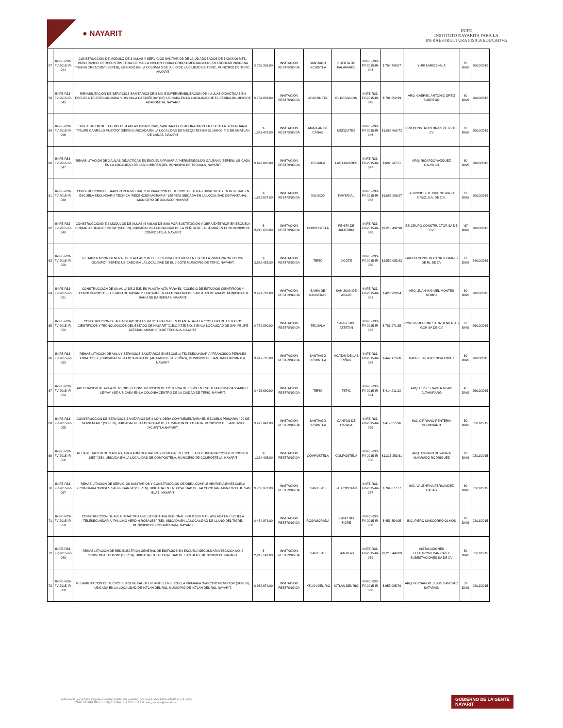● NAYARIT
INIFE
INSTITUTO NAYARITA PARA LA
INFRAESTRUCTURA FÍSICA EDUCATIVA
| 57 | INIFE-R33-FV-2015-IR-044 | CONSTRUCCION DE MODULO DE 3 AULAS Y SERVICIOS SANITARIOS DE 12 UD ADOSADOS DE 6.00X8.00 MTS., PATIO CIVICO, CERCO PERIMETRAL DE MALLA CICLON Y OBRA COMPLEMENTARIA EN PREESCOLAR INDIGENA "NUEVA CREACION" (SEPEN), UBICADO EN LA COLONIA 3 DE JULIO DE LA CIUDAD DE TEPIC, MUNICIPIO DE TEPIC, NAYARIT | $ 766,396.00 | INVITACION RESTRINGIDA | SANTIAGO IXCUINTLA | PUERTA DE PALAPARES | INIFE-R33-FV-2015-IR-044 | $ 764,798.57 | YURI LARIOS NILA | 65 DIAS | 20/10/2015 |
| 58 | INIFE-R33-FV-2015-IR-045 | REHABILITACION DE SERVICIOS SANITARIOS DE 8 UD. E IMPERMEABILIZACION DE 4 AULAS DIDACTICAS EN ESCUELA TELESECUNDARIA "LUIS VILLA CASTAÑEDA" (SE) UBICADA EN LA LOCALIDAD DE EL RESBALON MPIO DE ACAPONETA, NAYARIT | $ 784,882.00 | INVITACION RESTRINGIDA | ACAPONETA | EL RESBALON | INIFE-R33-FV-2015-IR-045 | $ 781,652.29 | ARQ. GABRIEL ANTONIO ORTIZ BORREGO | 60 DIAS | 20/10/2015 |
| 59 | INIFE-R33-FV-2015-IR-046 | SUSTITUCION DE TECHOS DE 4 AULAS DIDACTICAS, SANITARIOS Y LABORATORIO EN ESCUELA SECUNDARIA "FELIPE CARRILLO PUERTO" (SEPEN) UBICADA EN LA LOCALIDAD DE MEZQUITES EN EL MUNICIPIO DE AMATLAN DE CAÑAS, NAYARIT | $ 1,871,473.00 | INVITACION RESTRINGIDA | AMATLAN DE CAÑAS | MEZQUITES | INIFE-R33-FV-2015-IR-046 | $1,868,690.72 | PRR CONSTRUCTORA S DE RL DE CV | 67 DIAS | 20/10/2015 |
| 60 | INIFE-R33-FV-2015-IR-047 | REHABILITACION DE 2 AULAS DIDACTICAS EN ESCUELA PRIMARIA "HERMENEGILDO GALEANA (SEPEN), UBICADA EN LA LOCALIDAD DE LAS LUMBRES DEL MUNICIPIO DE TECUALA, NAYARIT | $ 692,895.00 | INVITACION RESTRINGIDA | TECUALA | LAS LUMBRES | INIFE-R33-FV-2015-IR-047 | $ 692,747.51 | ARQ. RICARDO VAZQUEZ CALVILLO | 60 DIAS | 20/10/2015 |
| 61 | INIFE-R33-FV-2015-IR-048 | CONSTRUCCION DE BARDEO PERIMETRAL Y REPARACION DE TECHOS DE AULAS DIDACTICAS EN GENERAL EN ESCUELA SECUNDARIA TECNICA "REDENCION AGRARIA " (SEPEN) UBICADA EN LA LOCALIDAD DE PANTANAL MUNICIPIO DE XALISCO, NAYARIT | $ 1,682,697.00 | INVITACION RESTRINGIDA | XALISCO | PANTANAL | INIFE-R33-FV-2015-IR-048 | $1,682,206.97 | SERVICIOS DE INGENIERIA LA CRUZ, S.A. DE C.V. | 67 DIAS | 20/10/2015 |
| 62 | INIFE-R33-FV-2015-IR-049 | CONSTRUCCIOND E 2 MODULOS DE AULAS (6 AULAS DE 6X6) POR SUSTITUCION Y OBRA EXTERIOR EN ESCUELA PRIMARIA " JUAN ESCUTIA" (SEPEN), UBICADA ENLA LOCALIDAD DE LA PEÑITA DE JALTEMBA EN EL MUNICIPIO DE COMPOSTELA, NAYARIT | $ 2,215,670.00 | INVITACION RESTRINGIDA | COMPOSTELA | PEÑITA DE JALTEMBA | INIFE-R33-FV-2015-IR-049 | $2,210,432.98 | ES GRUPO CONSTRUCTOR SA DE CV | `67 DIAS | 20/10/2015 |
| 63 | INIFE-R33-FV-2015-IR-050 | REHABILITACION GENERAL DE 8 AULAS Y RED ELECTRICA EXTERIOR EN ESCUELA PRIMARIA "MELCHOR OCAMPO" (SEPEN) UBICADO EN LA LOCALIDAD DE EL JICOTE MUNICIPIO DE TEPIC, NAYARIT. | $ 2,552,452.00 | INVITACION RESTRINGIDA | TEPIC | JICOTE | INIFE-R33-FV-2015-IR-050 | $2,550,053.83 | GRUPO CONSTRUCTOR ILLMAN S DE RL DE CV | 67 DIAS | 24/10/2015 |
| 64 | INIFE-R33-FV-2015-IR-051 | CONSTRUCCION DE UN AULA DE 2 E.E. EN PLANTA ALTA PARA EL "COLEGIO DE ESTUDIOS CIENTIFICOS Y TECNOLOGICOS DEL ESTADO DE NAYARIT" UBICADO EN LA LOCALIDAD DE SAN JUAN DE ABAJO, MUNICIPIO DE BAHIA DE BANDERAS; NAYARIT. | $ 421,762.00 | INVITACION RESTRINGIDA | BAHIA DE BANDERAS | SAN JUAN DE ABAJO | INIFE-R33-FV-2015-IR-051 | $ 420,929.64 | ARQ. JUAN MANUEL MONTES GOMEZ | 60 DIAS | 26/10/2015 |
| 65 | INIFE-R33-FV-2015-IR-052 | CONSTRUCCION DE AULA DIDACTICA ESTRUCTURA U2-C EN PLANTA BAJA EN "COLEGIO DE ESTUDIOS CIENTIFICOS Y TECNOLOGICOS DEL ESTADO DE NAYARIT"(C.E.C.Y.T.E) NO. 6 EN LA LOCALIDAD DE SAN FELIPE AZTATAN, MUNICIPIO DE TECUALA, NAYARIT. | $ 782,880.00 | INVITACION RESTRINGIDA | TECUALA | SAN FELIPE AZTATAN | INIFE-R33-FV-2015-IR-052 | $ 781,971.35 | CONSTRUCCIONES E INGENIERIAS GCH SA DE CV | 67 DIAS | 26/10/2015 |
| 66 | INIFE-R33-FV-2015-IR-053 | REHABILITACION DE AULA Y SERVICIOS SANITARIOS EN ESCUELA TELESECUNDARIA "FRANCISCO PERALES LOBATO" (SE) UBICADA EN LA LOCALIDAD DE (ACATAN DE LAS PIÑAS), MUNICIPIO DE SANTIAGO IXCUINTLA, NAYARIT. | $ 447,705.00 | INVITACION RESTRINGIDA | SANTIAGO IXCUINTLA | ACATAN DE LAS PIÑAS | INIFE-R33-FV-2015-IR-053 | $ 442,175.06 | GABRIEL PLASCENCIA LOPEZ | 60 DIAS | 26/10/2015 |
| 67 | INIFE-R33-FV-2015-IR-054 | ADECUACION DE AULA DE MEDIOS Y CONSTRUCCION DE CISTERNA DE 10 M3 EN ESCUELA PRIMARIA "GABRIEL LEYVA" (SE) UBICADA EN LA COLONIA CENTRO DE LA CIUDAD DE TEPIC, NAYARIT. | $ 415,690.00 | INVITACION RESTRINGIDA | TEPIC | TEPIC | INIFE-R33-FV-2015-IR-054 | $ 414,211.22 | ARQ. ULISES JAVIER RIVAS ALTAMIRANO | 45 DIAS | 26/10/2015 |
| 68 | INIFE-R33-FV-2015-IR-055 | CONSTRUCCION DE SERVICIOS SANITARIOS DE 4 UD Y OBRA COMPLEMENTARIA EN ESCUELA PRIMARIA " 20 DE NOVIEMBRE" (SEPEN), UBICADA EN LA LOCALIDAD DE EL CANTON DE LOZADA, MUNICIPIO DE SANTIAGO IXCUINTLA,NAYARIT. | $ 417,041.00 | INVITACION RESTRINGIDA | SANTIAGO IXCUINTLA | CANTON DE LOZADA | INIFE-R33-FV-2015-IR-055 | $ 417,015.96 | ING. CIPRIANO RENTERIA SEGOVIANO | 50 DIAS | 02/11/2015 |
| 69 | INIFE-R33-FV-2015-IR-056 | REHABILITACION DE 3 AULAS, AREA ADMINISTRATIVA Y BODEGA EN ESCUELA SECUNDARIA "CONSTITUCION DE 1857" (SE), UBICADA EN LA LOCALIDAD DE COMPOSTELA, MUNICIPIO DE COMPOSTELA, NAYARIT | $ 1,314,495.00 | INVITACION RESTRINGIDA | COMPOSTELA | COMPOSTELA | INIFE-R33-FV-2015-IR-056 | $1,313,252.61 | ARQ. AMPARO DEYANIRA ALVARADO RODRIGUEZ | 60 DIAS | 02/11/2015 |
| 70 | INIFE-R33-FV-2015-IR-057 | REHABILITACION DE SERVICIOS SANITARIOS Y CONSTRUCCION DE OBRA COMPLEMENTARIA EN ESCUELA SECUNDARIA "MOISES SAENZ GARZA" (SEPEN), UBICADA EN LA LOCALIDAD DE JALCOCOTAN, MUNICIPIO DE SAN BLAS, NAYARIT | $ 766,972.00 | INVITACION RESTRINGIDA | SAN BLAS | JALCOCOTAN | INIFE-R33-FV-2015-IR-057 | $ 764,677.17 | ING. VALENTINA FERNANDEZ CASAS | 60 DIAS | 02/11/2015 |
| 71 | INIFE-R33-FV-2015-IR-058 | CONSTRUCCION DE AULA DIDACTICA EN ESTRUCTURA REGIONAL 6.00 X 8.00 MTS. AISLADA EN ESCUELA TELESECUNDARIA "PAULINO VERDIN ROSALES" (SE), UBICADA EN LA LOCALIDAD DE LLANO DEL TIGRE, MUNICIPIO DE ROSAMORADA, NAYARIT | $ 454,974.00 | INVITACION RESTRINGIDA | ROSAMORADA | LLANO DEL TIGRE | INIFE-R33-FV-2015-IR-058 | $ 453,354.05 | ING. PIERO MASCORRO OLMOS | 60 DIAS | 02/11/2015 |
| 72 | INIFE-R33-FV-2015-IR-059 | REHABILITACION DE RED ELECTRICA GENERAL DE EDIFICIOS EN ESCUELA SECUNDARIA TECNICA NO. 7 "CRISTOBAL COLON" (SEPEN). UBICADA EN LA LOCALIDAD DE SAN BLAS, MUNICIPIO DE NAYARIT | $ 2,216,141.00 | INVITACION RESTRINGIDA | SAN BLAS | SAN BLAS | INIFE-R33-FV-2015-IR-059 | $2,213,440.89 | INSTALACIONES ELECTROMECANICAS Y SUBESTACIONES SA DE CV | 50 DIAS | 02/11/2015 |
| 73 | INIFE-R33-FV-2015-IR-060 | REHABILITACION DE TECHOS EN GENERAL DEL PLANTEL EN ESCUELA PRIMARIA "NARCISO MENDOZA" (SEPEN), UBICADA EN LA LOCALIDAD DE IXTLAN DEL RIO, MUNICIPIO DE IXTLAN DEL RIO, NAYARIT. | $ 958,674.00 | INVITACION RESTRINGIDA | IXTLAN DEL RIO | IXTLAN DEL RIO | INIFE-R33-FV-2015-IR-060 | $ 955,085.70 | ARQ. FERNANDO JESUS SANCHEZ SATARAIN | 59 DIAS | 03/11/2015 |
AVENIDA DE LA CULTURA ESQUINA CON EUCALIPTO SIN NÚMERO, COLONIA BURÓCRATAS FEDERAL C.P. 63170 TEPIC NAYARIT TELS. 01 (311) 213 2596 - 213 2704 - 213 3381 inife_direccion@hotmail.com
GOBIERNO DE LA GENTE
NAYARIT